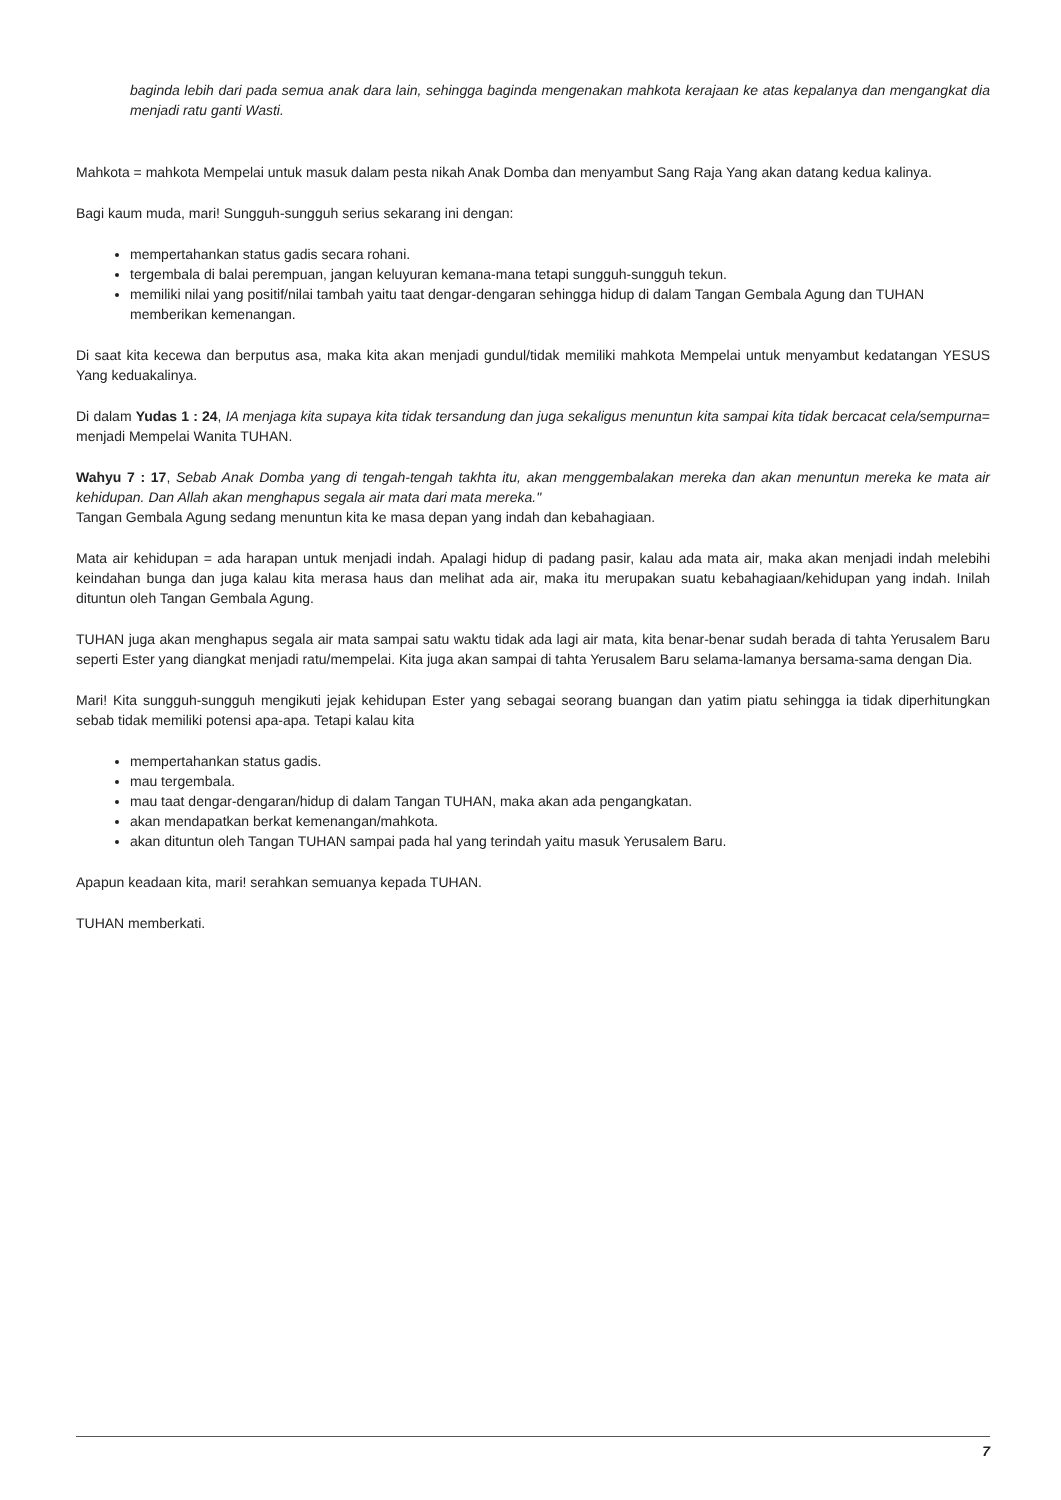baginda lebih dari pada semua anak dara lain, sehingga baginda mengenakan mahkota kerajaan ke atas kepalanya dan mengangkat dia menjadi ratu ganti Wasti.
Mahkota = mahkota Mempelai untuk masuk dalam pesta nikah Anak Domba dan menyambut Sang Raja Yang akan datang kedua kalinya.
Bagi kaum muda, mari! Sungguh-sungguh serius sekarang ini dengan:
mempertahankan status gadis secara rohani.
tergembala di balai perempuan, jangan keluyuran kemana-mana tetapi sungguh-sungguh tekun.
memiliki nilai yang positif/nilai tambah yaitu taat dengar-dengaran sehingga hidup di dalam Tangan Gembala Agung dan TUHAN memberikan kemenangan.
Di saat kita kecewa dan berputus asa, maka kita akan menjadi gundul/tidak memiliki mahkota Mempelai untuk menyambut kedatangan YESUS Yang keduakalinya.
Di dalam Yudas 1 : 24, IA menjaga kita supaya kita tidak tersandung dan juga sekaligus menuntun kita sampai kita tidak bercacat cela/sempurna= menjadi Mempelai Wanita TUHAN.
Wahyu 7 : 17, Sebab Anak Domba yang di tengah-tengah takhta itu, akan menggembalakan mereka dan akan menuntun mereka ke mata air kehidupan. Dan Allah akan menghapus segala air mata dari mata mereka."
Tangan Gembala Agung sedang menuntun kita ke masa depan yang indah dan kebahagiaan.
Mata air kehidupan = ada harapan untuk menjadi indah. Apalagi hidup di padang pasir, kalau ada mata air, maka akan menjadi indah melebihi keindahan bunga dan juga kalau kita merasa haus dan melihat ada air, maka itu merupakan suatu kebahagiaan/kehidupan yang indah. Inilah dituntun oleh Tangan Gembala Agung.
TUHAN juga akan menghapus segala air mata sampai satu waktu tidak ada lagi air mata, kita benar-benar sudah berada di tahta Yerusalem Baru seperti Ester yang diangkat menjadi ratu/mempelai. Kita juga akan sampai di tahta Yerusalem Baru selama-lamanya bersama-sama dengan Dia.
Mari! Kita sungguh-sungguh mengikuti jejak kehidupan Ester yang sebagai seorang buangan dan yatim piatu sehingga ia tidak diperhitungkan sebab tidak memiliki potensi apa-apa. Tetapi kalau kita
mempertahankan status gadis.
mau tergembala.
mau taat dengar-dengaran/hidup di dalam Tangan TUHAN, maka akan ada pengangkatan.
akan mendapatkan berkat kemenangan/mahkota.
akan dituntun oleh Tangan TUHAN sampai pada hal yang terindah yaitu masuk Yerusalem Baru.
Apapun keadaan kita, mari! serahkan semuanya kepada TUHAN.
TUHAN memberkati.
7